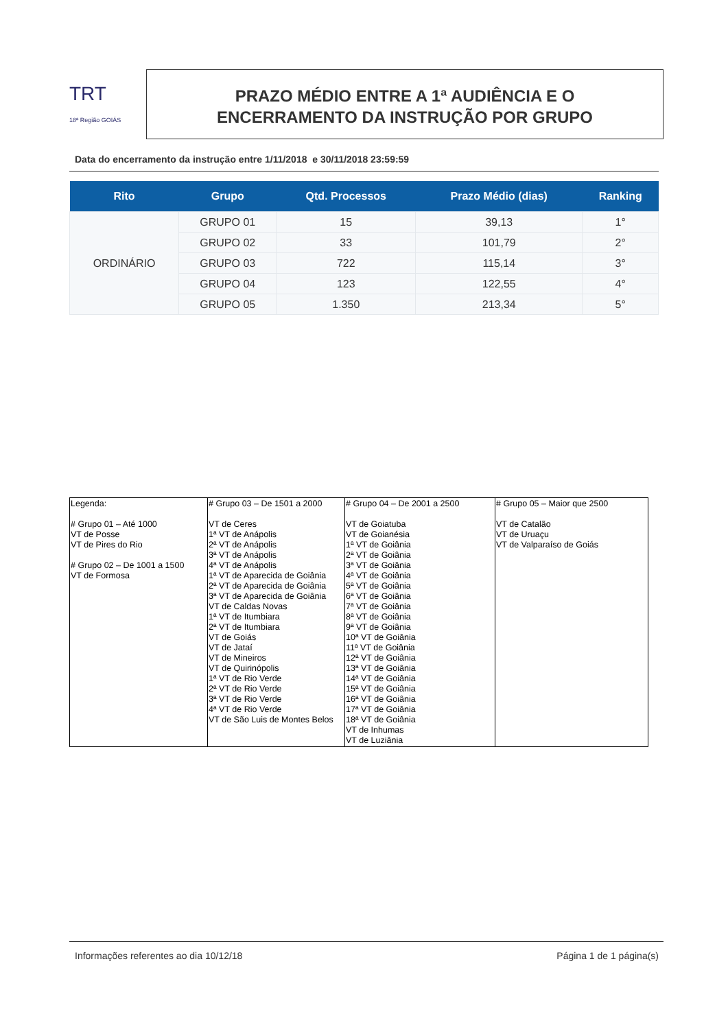TRT
18ª Região GOIÁS
PRAZO MÉDIO ENTRE A 1ª AUDIÊNCIA E O
ENCERRAMENTO DA INSTRUÇÃO POR GRUPO
Data do encerramento da instrução entre 1/11/2018 e 30/11/2018 23:59:59
| Rito | Grupo | Qtd. Processos | Prazo Médio (dias) | Ranking |
| --- | --- | --- | --- | --- |
| ORDINÁRIO | GRUPO 01 | 15 | 39,13 | 1° |
| | GRUPO 02 | 33 | 101,79 | 2° |
| | GRUPO 03 | 722 | 115,14 | 3° |
| | GRUPO 04 | 123 | 122,55 | 4° |
| | GRUPO 05 | 1.350 | 213,34 | 5° |
| Legenda: # Grupo 01 – Até 1000 VT de Posse VT de Pires do Rio # Grupo 02 – De 1001 a 1500 VT de Formosa | # Grupo 03 – De 1501 a 2000 VT de Ceres 1ª VT de Anápolis 2ª VT de Anápolis 3ª VT de Anápolis 4ª VT de Anápolis 1ª VT de Aparecida de Goiânia 2ª VT de Aparecida de Goiânia 3ª VT de Aparecida de Goiânia VT de Caldas Novas 1ª VT de Itumbiara 2ª VT de Itumbiara VT de Goiás VT de Jataí VT de Mineiros VT de Quirinópolis 1ª VT de Rio Verde 2ª VT de Rio Verde 3ª VT de Rio Verde 4ª VT de Rio Verde VT de São Luis de Montes Belos | # Grupo 04 – De 2001 a 2500 VT de Goiatuba VT de Goianésia 1ª VT de Goiânia 2ª VT de Goiânia 3ª VT de Goiânia 4ª VT de Goiânia 5ª VT de Goiânia 6ª VT de Goiânia 7ª VT de Goiânia 8ª VT de Goiânia 9ª VT de Goiânia 10ª VT de Goiânia 11ª VT de Goiânia 12ª VT de Goiânia 13ª VT de Goiânia 14ª VT de Goiânia 15ª VT de Goiânia 16ª VT de Goiânia 17ª VT de Goiânia 18ª VT de Goiânia VT de Inhumas VT de Luziânia | # Grupo 05 – Maior que 2500 VT de Catalão VT de Uruaçu VT de Valparaíso de Goiás |
Informações referentes ao dia 10/12/18 Página 1 de 1 página(s)